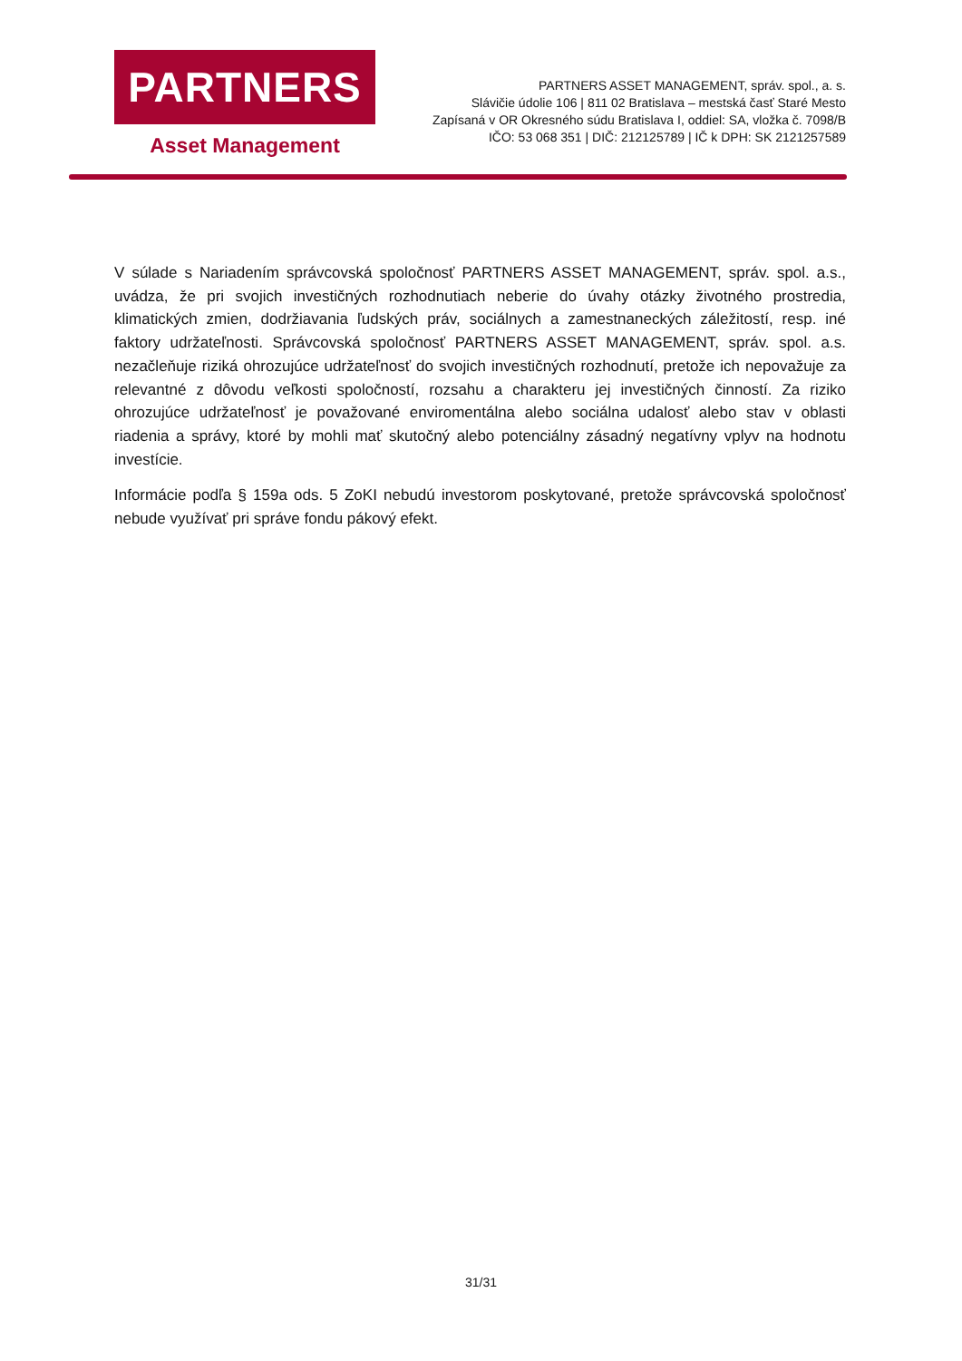PARTNERS
Asset Management
PARTNERS ASSET MANAGEMENT, správ. spol., a. s.
Slávičie údolie 106 | 811 02 Bratislava – mestská časť Staré Mesto
Zapísaná v OR Okresného súdu Bratislava I, oddiel: SA, vložka č. 7098/B
IČO: 53 068 351 | DIČ: 212125789 | IČ k DPH: SK 2121257589
V súlade s Nariadením správcovská spoločnosť PARTNERS ASSET MANAGEMENT, správ. spol. a.s., uvádza, že pri svojich investičných rozhodnutiach neberie do úvahy otázky životného prostredia, klimatických zmien, dodržiavania ľudských práv, sociálnych a zamestnaneckých záležitostí, resp. iné faktory udržateľnosti. Správcovská spoločnosť PARTNERS ASSET MANAGEMENT, správ. spol. a.s. nezačleňuje riziká ohrozujúce udržateľnosť do svojich investičných rozhodnutí, pretože ich nepovažuje za relevantné z dôvodu veľkosti spoločností, rozsahu a charakteru jej investičných činností. Za riziko ohrozujúce udržateľnosť je považované enviromentálna alebo sociálna udalosť alebo stav v oblasti riadenia a správy, ktoré by mohli mať skutočný alebo potenciálny zásadný negatívny vplyv na hodnotu investície.
Informácie podľa § 159a ods. 5 ZoKI nebudú investorom poskytované, pretože správcovská spoločnosť nebude využívať pri správe fondu pákový efekt.
31/31